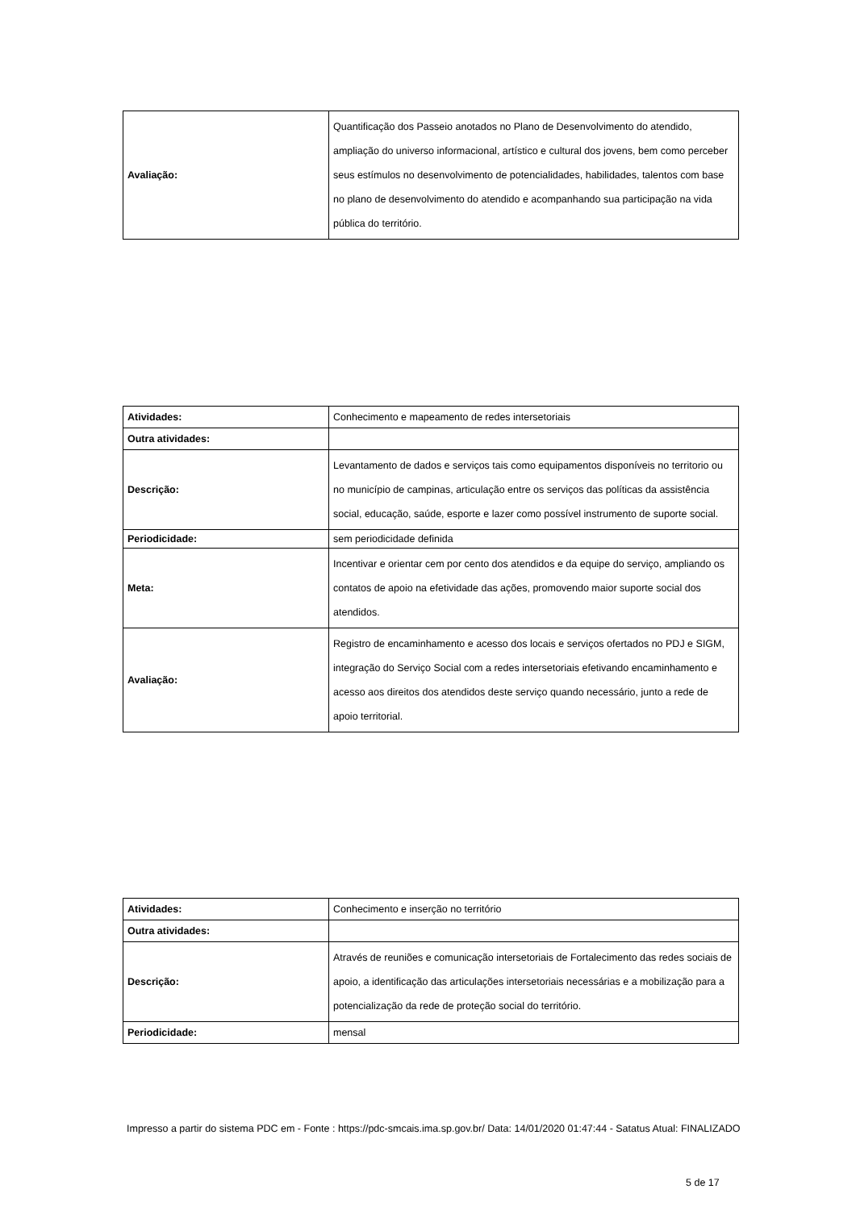| Avaliação: | Quantificação dos Passeio anotados no Plano de Desenvolvimento do atendido, ampliação do universo informacional, artístico e cultural dos jovens, bem como perceber seus estímulos no desenvolvimento de potencialidades, habilidades, talentos com base no plano de desenvolvimento do atendido e acompanhando sua participação na vida pública do território. |
| Atividades: | Conhecimento e mapeamento de redes intersetoriais |
| Outra atividades: | |
| Descrição: | Levantamento de dados e serviços tais como equipamentos disponíveis no territorio ou no município de campinas, articulação entre os serviços das políticas da assistência social, educação, saúde, esporte e lazer como possível instrumento de suporte social. |
| Periodicidade: | sem periodicidade definida |
| Meta: | Incentivar e orientar cem por cento dos atendidos e da equipe do serviço, ampliando os contatos de apoio na efetividade das ações, promovendo maior suporte social dos atendidos. |
| Avaliação: | Registro de encaminhamento e acesso dos locais e serviços ofertados no PDJ e SIGM, integração do Serviço Social com a redes intersetoriais efetivando encaminhamento e acesso aos direitos dos atendidos deste serviço quando necessário, junto a rede de apoio territorial. |
| Atividades: | Conhecimento e inserção no território |
| Outra atividades: | |
| Descrição: | Através de reuniões e comunicação intersetoriais de Fortalecimento das redes sociais de apoio, a identificação das articulações intersetoriais necessárias e a mobilização para a potencialização da rede de proteção social do território. |
| Periodicidade: | mensal |
Impresso a partir do sistema PDC em - Fonte : https://pdc-smcais.ima.sp.gov.br/ Data: 14/01/2020 01:47:44 - Satatus Atual: FINALIZADO
5 de 17